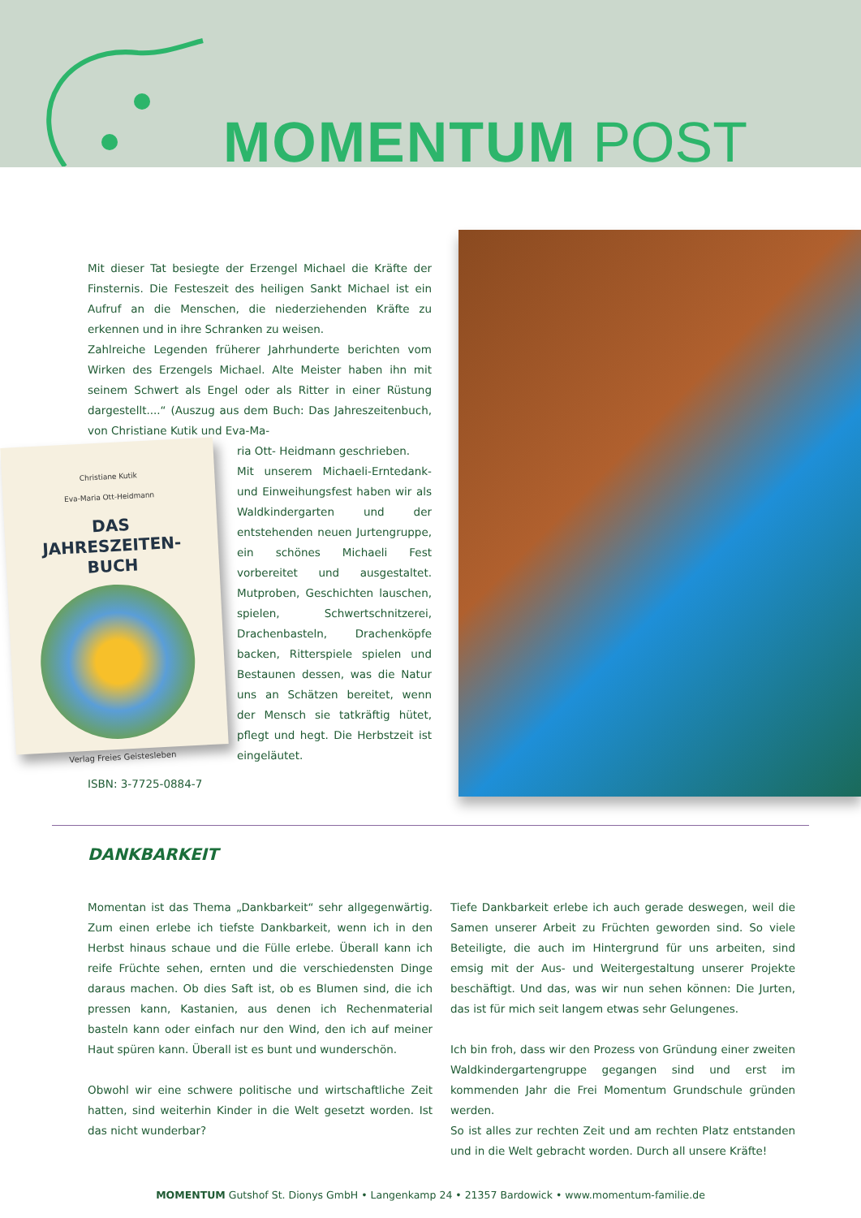MOMENTUM POST
Mit dieser Tat besiegte der Erzengel Michael die Kräfte der Finsternis. Die Festeszeit des heiligen Sankt Michael ist ein Aufruf an die Menschen, die niederziehenden Kräfte zu erkennen und in ihre Schranken zu weisen.
Zahlreiche Legenden früherer Jahrhunderte berichten vom Wirken des Erzengels Michael. Alte Meister haben ihn mit seinem Schwert als Engel oder als Ritter in einer Rüstung dargestellt....“ (Auszug aus dem Buch: Das Jahreszeitenbuch, von Christiane Kutik und Eva-Ma-
Christiane Kutik
Eva-Maria Ott-Heidmann
DAS
JAHRESZEITEN-
BUCH
Verlag Freies Geistesleben
ria Ott- Heidmann geschrieben.
Mit unserem Michaeli-Erntedank- und Einweihungsfest haben wir als Waldkindergarten und der entstehenden neuen Jurtengruppe, ein schönes Michaeli Fest vorbereitet und ausgestaltet. Mutproben, Geschichten lauschen, spielen, Schwertschnitzerei, Drachenbasteln, Drachenköpfe backen, Ritterspiele spielen und Bestaunen dessen, was die Natur uns an Schätzen bereitet, wenn der Mensch sie tatkräftig hütet, pflegt und hegt. Die Herbstzeit ist eingeläutet.
ISBN: 3-7725-0884-7
DANKBARKEIT
Momentan ist das Thema „Dankbarkeit“ sehr allgegenwärtig. Zum einen erlebe ich tiefste Dankbarkeit, wenn ich in den Herbst hinaus schaue und die Fülle erlebe. Überall kann ich reife Früchte sehen, ernten und die verschiedensten Dinge daraus machen. Ob dies Saft ist, ob es Blumen sind, die ich pressen kann, Kastanien, aus denen ich Rechenmaterial basteln kann oder einfach nur den Wind, den ich auf meiner Haut spüren kann. Überall ist es bunt und wunderschön.
Obwohl wir eine schwere politische und wirtschaftliche Zeit hatten, sind weiterhin Kinder in die Welt gesetzt worden. Ist das nicht wunderbar?
Tiefe Dankbarkeit erlebe ich auch gerade deswegen, weil die Samen unserer Arbeit zu Früchten geworden sind. So viele Beteiligte, die auch im Hintergrund für uns arbeiten, sind emsig mit der Aus- und Weitergestaltung unserer Projekte beschäftigt. Und das, was wir nun sehen können: Die Jurten, das ist für mich seit langem etwas sehr Gelungenes.
Ich bin froh, dass wir den Prozess von Gründung einer zweiten Waldkindergartengruppe gegangen sind und erst im kommenden Jahr die Frei Momentum Grundschule gründen werden.
So ist alles zur rechten Zeit und am rechten Platz entstanden und in die Welt gebracht worden. Durch all unsere Kräfte!
MOMENTUM Gutshof St. Dionys GmbH • Langenkamp 24 • 21357 Bardowick • www.momentum-familie.de